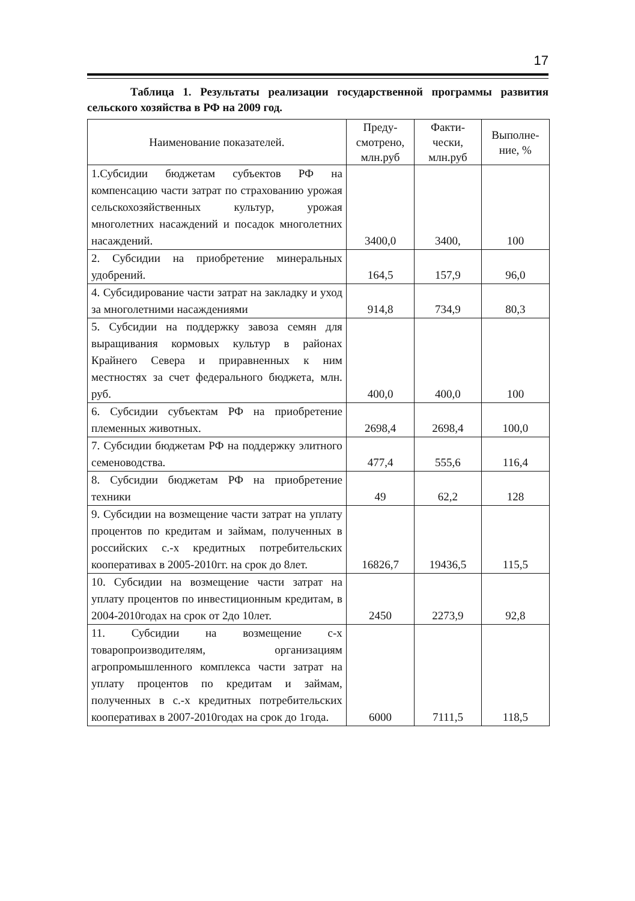17
Таблица 1. Результаты реализации государственной программы развития сельского хозяйства в РФ на 2009 год.
| Наименование показателей. | Преду- смотрено, млн.руб | Факти- чески, млн.руб | Выполне- ние, % |
| --- | --- | --- | --- |
| 1.Субсидии бюджетам субъектов РФ на компенсацию части затрат по страхованию урожая сельскохозяйственных культур, урожая многолетних насаждений и посадок многолетних насаждений. | 3400,0 | 3400, | 100 |
| 2. Субсидии на приобретение минеральных удобрений. | 164,5 | 157,9 | 96,0 |
| 4. Субсидирование части затрат на закладку и уход за многолетними насаждениями | 914,8 | 734,9 | 80,3 |
| 5. Субсидии на поддержку завоза семян для выращивания кормовых культур в районах Крайнего Севера и приравненных к ним местностях за счет федерального бюджета, млн. руб. | 400,0 | 400,0 | 100 |
| 6. Субсидии субъектам РФ на приобретение племенных животных. | 2698,4 | 2698,4 | 100,0 |
| 7. Субсидии бюджетам РФ на поддержку элитного семеноводства. | 477,4 | 555,6 | 116,4 |
| 8. Субсидии бюджетам РФ на приобретение техники | 49 | 62,2 | 128 |
| 9. Субсидии на возмещение части затрат на уплату процентов по кредитам и займам, полученных в российских с.-х кредитных потребительских кооперативах в 2005-2010гг. на срок до 8лет. | 16826,7 | 19436,5 | 115,5 |
| 10. Субсидии на возмещение части затрат на уплату процентов по инвестиционным кредитам, в 2004-2010годах на срок от 2до 10лет. | 2450 | 2273,9 | 92,8 |
| 11. Субсидии на возмещение с-х товаропроизводителям, организациям агропромышленного комплекса части затрат на уплату процентов по кредитам и займам, полученных в с.-х кредитных потребительских кооперативах в 2007-2010годах на срок до 1года. | 6000 | 7111,5 | 118,5 |